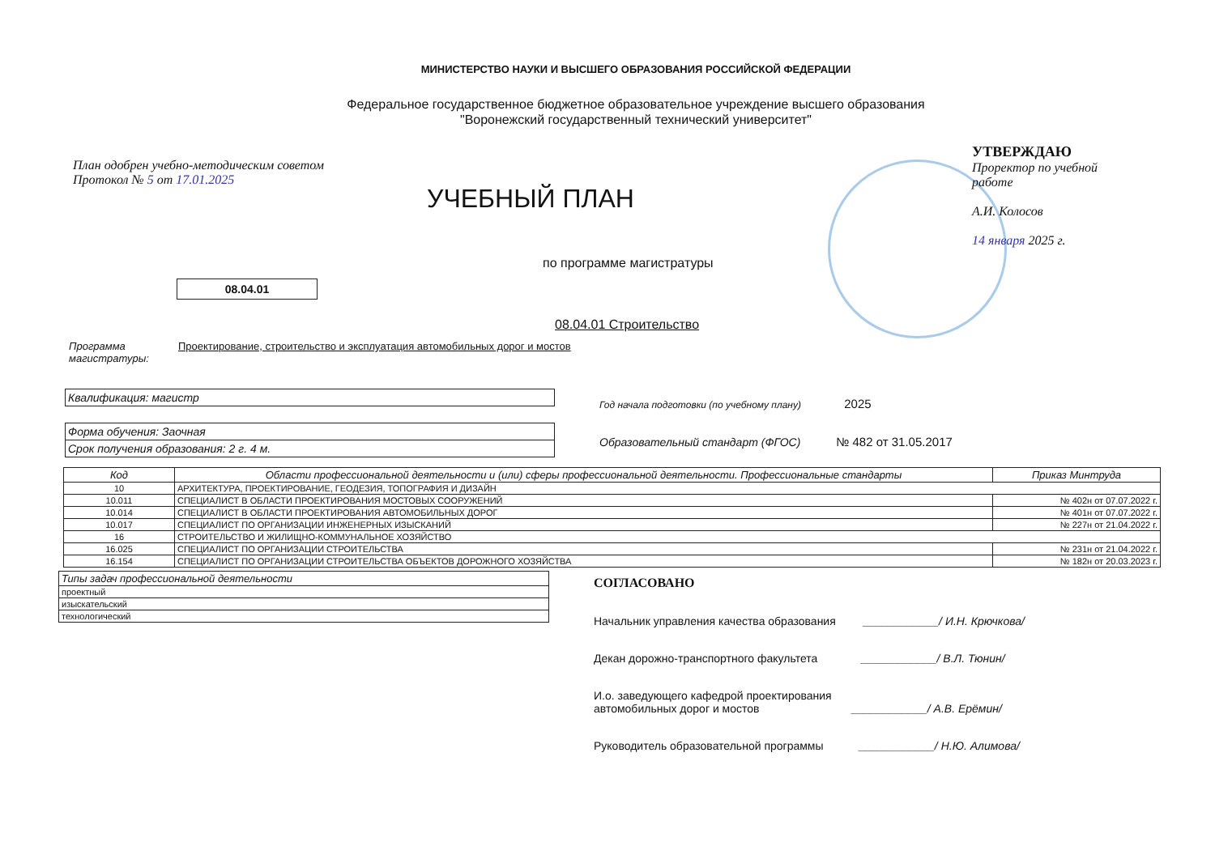МИНИСТЕРСТВО НАУКИ И ВЫСШЕГО ОБРАЗОВАНИЯ РОССИЙСКОЙ ФЕДЕРАЦИИ
Федеральное государственное бюджетное образовательное учреждение высшего образования
"Воронежский государственный технический университет"
План одобрен учебно-методическим советом
Протокол № 5 от 17.01.2025
УЧЕБНЫЙ ПЛАН
УТВЕРЖДАЮ
Проректор по учебной работе
А.И. Колосов
14 января 2025 г.
по программе магистратуры
08.04.01
08.04.01 Строительство
Программа магистратуры:
Проектирование, строительство и эксплуатация автомобильных дорог и мостов
Квалификация: магистр
Форма обучения: Заочная
Срок получения образования: 2 г. 4 м.
Год начала подготовки (по учебному плану) 2025
Образовательный стандарт (ФГОС) № 482 от 31.05.2017
| Код | Области профессиональной деятельности и (или) сферы профессиональной деятельности. Профессиональные стандарты | Приказ Минтруда |
| --- | --- | --- |
| 10 | АРХИТЕКТУРА, ПРОЕКТИРОВАНИЕ, ГЕОДЕЗИЯ, ТОПОГРАФИЯ И ДИЗАЙН | |
| 10.011 | СПЕЦИАЛИСТ В ОБЛАСТИ ПРОЕКТИРОВАНИЯ МОСТОВЫХ СООРУЖЕНИЙ | № 402н от 07.07.2022 г. |
| 10.014 | СПЕЦИАЛИСТ В ОБЛАСТИ ПРОЕКТИРОВАНИЯ АВТОМОБИЛЬНЫХ ДОРОГ | № 401н от 07.07.2022 г. |
| 10.017 | СПЕЦИАЛИСТ ПО ОРГАНИЗАЦИИ ИНЖЕНЕРНЫХ ИЗЫСКАНИЙ | № 227н от 21.04.2022 г. |
| 16 | СТРОИТЕЛЬСТВО И ЖИЛИЩНО-КОММУНАЛЬНОЕ ХОЗЯЙСТВО | |
| 16.025 | СПЕЦИАЛИСТ ПО ОРГАНИЗАЦИИ СТРОИТЕЛЬСТВА | № 231н от 21.04.2022 г. |
| 16.154 | СПЕЦИАЛИСТ ПО ОРГАНИЗАЦИИ СТРОИТЕЛЬСТВА ОБЪЕКТОВ ДОРОЖНОГО ХОЗЯЙСТВА | № 182н от 20.03.2023 г. |
| Типы задач профессиональной деятельности |
| --- |
| проектный |
| изыскательский |
| технологический |
СОГЛАСОВАНО
Начальник управления качества образования ____________/ И.Н. Крючкова/
Декан дорожно-транспортного факультета ____________/ В.Л. Тюнин/
И.о. заведующего кафедрой проектирования
автомобильных дорог и мостов ____________/ А.В. Ерёмин/
Руководитель образовательной программы ____________/ Н.Ю. Алимова/